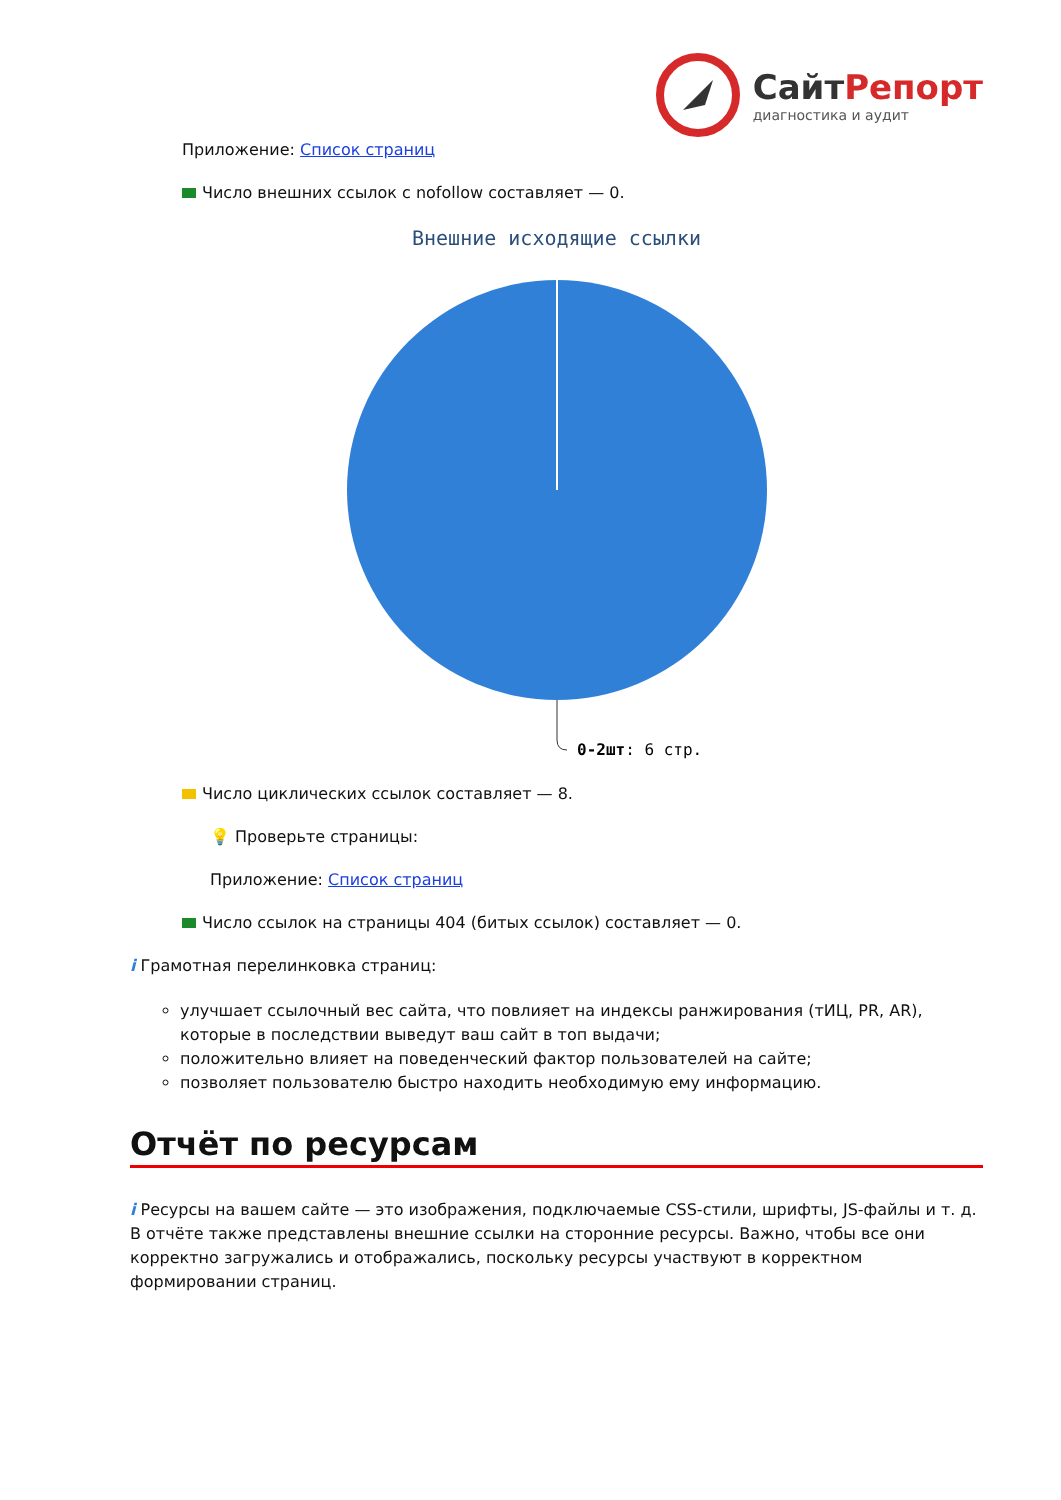СайтРепорт
диагностика и аудит
Приложение: Список страниц
Число внешних ссылок с nofollow составляет — 0.
Внешние исходящие ссылки
0-2шт: 6 стр.
Число циклических ссылок составляет — 8.
💡 Проверьте страницы:
Приложение: Список страниц
Число ссылок на страницы 404 (битых ссылок) составляет — 0.
i Грамотная перелинковка страниц:
улучшает ссылочный вес сайта, что повлияет на индексы ранжирования (тИЦ, PR, AR), которые в последствии выведут ваш сайт в топ выдачи;
положительно влияет на поведенческий фактор пользователей на сайте;
позволяет пользователю быстро находить необходимую ему информацию.
Отчёт по ресурсам
i Ресурсы на вашем сайте — это изображения, подключаемые CSS-стили, шрифты, JS-файлы и т. д. В отчёте также представлены внешние ссылки на сторонние ресурсы. Важно, чтобы все они корректно загружались и отображались, поскольку ресурсы участвуют в корректном формировании страниц.